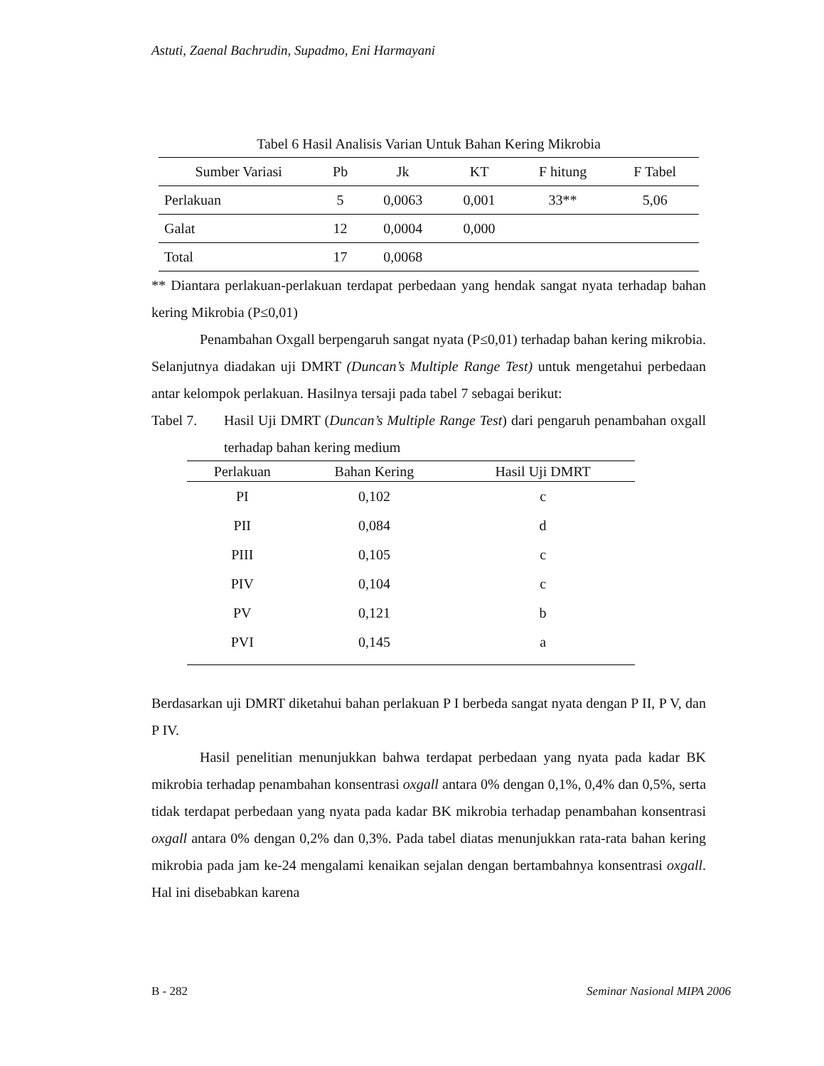Astuti, Zaenal Bachrudin, Supadmo, Eni Harmayani
Tabel 6 Hasil Analisis Varian Untuk Bahan Kering Mikrobia
| Sumber Variasi | Pb | Jk | KT | F hitung | F Tabel |
| --- | --- | --- | --- | --- | --- |
| Perlakuan | 5 | 0,0063 | 0,001 | 33** | 5,06 |
| Galat | 12 | 0,0004 | 0,000 | | |
| Total | 17 | 0,0068 | | | |
** Diantara perlakuan-perlakuan terdapat perbedaan yang hendak sangat nyata terhadap bahan kering Mikrobia (P≤0,01)
Penambahan Oxgall berpengaruh sangat nyata (P≤0,01) terhadap bahan kering mikrobia. Selanjutnya diadakan uji DMRT (Duncan’s Multiple Range Test) untuk mengetahui perbedaan antar kelompok perlakuan. Hasilnya tersaji pada tabel 7 sebagai berikut:
Tabel 7.
Hasil Uji DMRT (Duncan’s Multiple Range Test) dari pengaruh penambahan oxgall terhadap bahan kering medium
| Perlakuan | Bahan Kering | Hasil Uji DMRT |
| --- | --- | --- |
| PI | 0,102 | c |
| PII | 0,084 | d |
| PIII | 0,105 | c |
| PIV | 0,104 | c |
| PV | 0,121 | b |
| PVI | 0,145 | a |
Berdasarkan uji DMRT diketahui bahan perlakuan P I berbeda sangat nyata dengan P II, P V, dan P IV.
Hasil penelitian menunjukkan bahwa terdapat perbedaan yang nyata pada kadar BK mikrobia terhadap penambahan konsentrasi oxgall antara 0% dengan 0,1%, 0,4% dan 0,5%, serta tidak terdapat perbedaan yang nyata pada kadar BK mikrobia terhadap penambahan konsentrasi oxgall antara 0% dengan 0,2% dan 0,3%. Pada tabel diatas menunjukkan rata-rata bahan kering mikrobia pada jam ke-24 mengalami kenaikan sejalan dengan bertambahnya konsentrasi oxgall. Hal ini disebabkan karena
B - 282 Seminar Nasional MIPA 2006